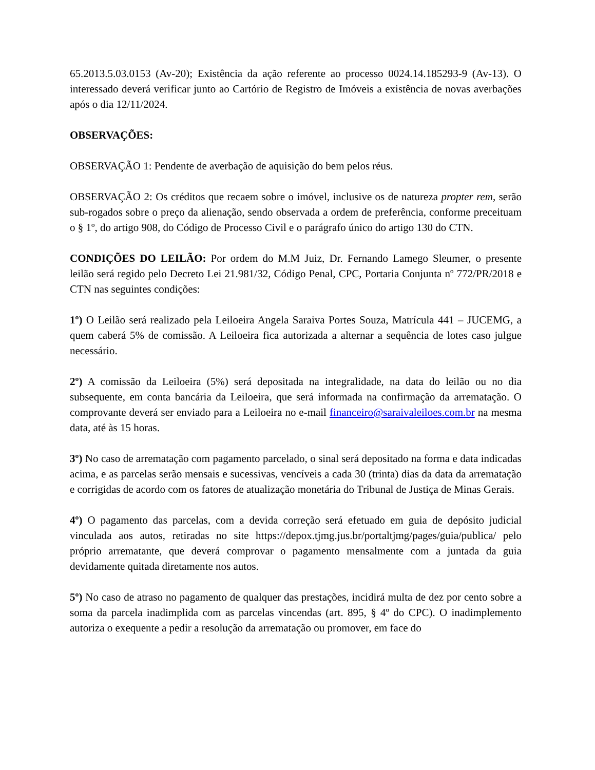65.2013.5.03.0153 (Av-20); Existência da ação referente ao processo 0024.14.185293-9 (Av-13). O interessado deverá verificar junto ao Cartório de Registro de Imóveis a existência de novas averbações após o dia 12/11/2024.
OBSERVAÇÕES:
OBSERVAÇÃO 1: Pendente de averbação de aquisição do bem pelos réus.
OBSERVAÇÃO 2: Os créditos que recaem sobre o imóvel, inclusive os de natureza propter rem, serão sub-rogados sobre o preço da alienação, sendo observada a ordem de preferência, conforme preceituam o § 1º, do artigo 908, do Código de Processo Civil e o parágrafo único do artigo 130 do CTN.
CONDIÇÕES DO LEILÃO: Por ordem do M.M Juiz, Dr. Fernando Lamego Sleumer, o presente leilão será regido pelo Decreto Lei 21.981/32, Código Penal, CPC, Portaria Conjunta nº 772/PR/2018 e CTN nas seguintes condições:
1º) O Leilão será realizado pela Leiloeira Angela Saraiva Portes Souza, Matrícula 441 – JUCEMG, a quem caberá 5% de comissão. A Leiloeira fica autorizada a alternar a sequência de lotes caso julgue necessário.
2º) A comissão da Leiloeira (5%) será depositada na integralidade, na data do leilão ou no dia subsequente, em conta bancária da Leiloeira, que será informada na confirmação da arrematação. O comprovante deverá ser enviado para a Leiloeira no e-mail financeiro@saraivaleiloes.com.br na mesma data, até às 15 horas.
3º) No caso de arrematação com pagamento parcelado, o sinal será depositado na forma e data indicadas acima, e as parcelas serão mensais e sucessivas, vencíveis a cada 30 (trinta) dias da data da arrematação e corrigidas de acordo com os fatores de atualização monetária do Tribunal de Justiça de Minas Gerais.
4º) O pagamento das parcelas, com a devida correção será efetuado em guia de depósito judicial vinculada aos autos, retiradas no site https://depox.tjmg.jus.br/portaltjmg/pages/guia/publica/ pelo próprio arrematante, que deverá comprovar o pagamento mensalmente com a juntada da guia devidamente quitada diretamente nos autos.
5º) No caso de atraso no pagamento de qualquer das prestações, incidirá multa de dez por cento sobre a soma da parcela inadimplida com as parcelas vincendas (art. 895, § 4º do CPC). O inadimplemento autoriza o exequente a pedir a resolução da arrematação ou promover, em face do